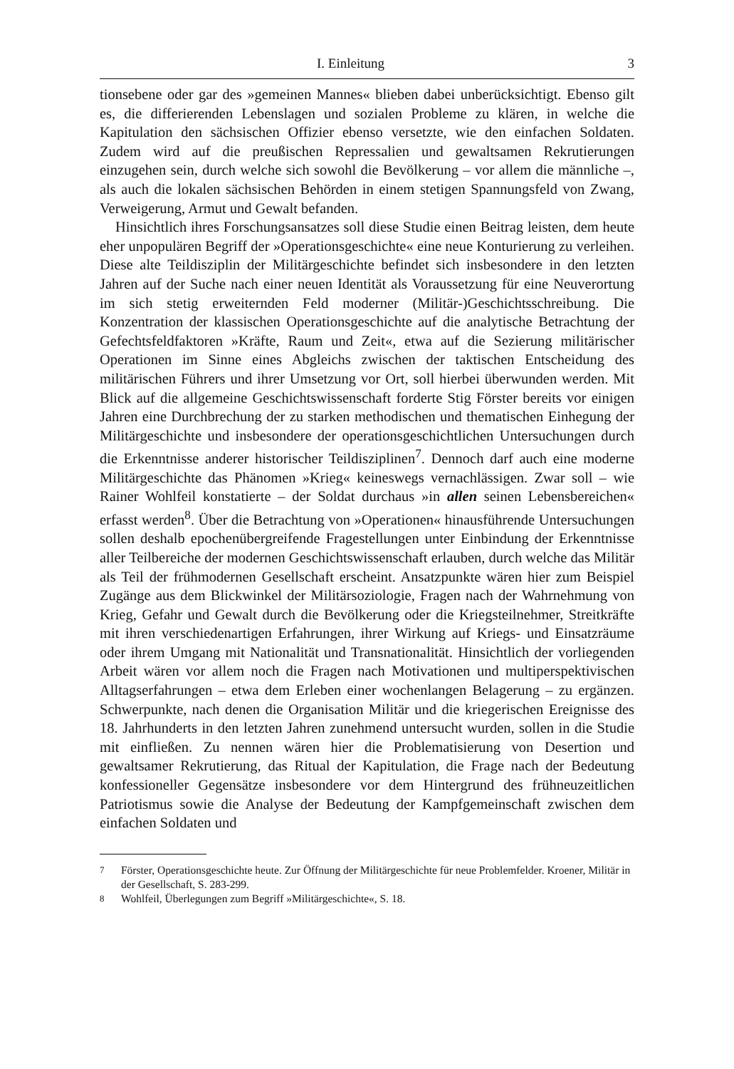I. Einleitung 3
tionsebene oder gar des »gemeinen Mannes« blieben dabei unberücksichtigt. Ebenso gilt es, die differierenden Lebenslagen und sozialen Probleme zu klären, in welche die Kapitulation den sächsischen Offizier ebenso versetzte, wie den einfachen Soldaten. Zudem wird auf die preußischen Repressalien und gewaltsamen Rekrutierungen einzugehen sein, durch welche sich sowohl die Bevölkerung – vor allem die männliche –, als auch die lokalen sächsischen Behörden in einem stetigen Spannungsfeld von Zwang, Verweigerung, Armut und Gewalt befanden.
Hinsichtlich ihres Forschungsansatzes soll diese Studie einen Beitrag leisten, dem heute eher unpopulären Begriff der »Operationsgeschichte« eine neue Konturierung zu verleihen. Diese alte Teildisziplin der Militärgeschichte befindet sich insbesondere in den letzten Jahren auf der Suche nach einer neuen Identität als Voraussetzung für eine Neuverortung im sich stetig erweiternden Feld moderner (Militär-)Geschichtsschreibung. Die Konzentration der klassischen Operationsgeschichte auf die analytische Betrachtung der Gefechtsfeldfaktoren »Kräfte, Raum und Zeit«, etwa auf die Sezierung militärischer Operationen im Sinne eines Abgleichs zwischen der taktischen Entscheidung des militärischen Führers und ihrer Umsetzung vor Ort, soll hierbei überwunden werden. Mit Blick auf die allgemeine Geschichtswissenschaft forderte Stig Förster bereits vor einigen Jahren eine Durchbrechung der zu starken methodischen und thematischen Einhegung der Militärgeschichte und insbesondere der operationsgeschichtlichen Untersuchungen durch die Erkenntnisse anderer historischer Teildisziplinen<sup>7</sup>. Dennoch darf auch eine moderne Militärgeschichte das Phänomen »Krieg« keineswegs vernachlässigen. Zwar soll – wie Rainer Wohlfeil konstatierte – der Soldat durchaus »in allen seinen Lebensbereichen« erfasst werden<sup>8</sup>. Über die Betrachtung von »Operationen« hinausführende Untersuchungen sollen deshalb epochenübergreifende Fragestellungen unter Einbindung der Erkenntnisse aller Teilbereiche der modernen Geschichtswissenschaft erlauben, durch welche das Militär als Teil der frühmodernen Gesellschaft erscheint. Ansatzpunkte wären hier zum Beispiel Zugänge aus dem Blickwinkel der Militärsoziologie, Fragen nach der Wahrnehmung von Krieg, Gefahr und Gewalt durch die Bevölkerung oder die Kriegsteilnehmer, Streitkräfte mit ihren verschiedenartigen Erfahrungen, ihrer Wirkung auf Kriegs- und Einsatzräume oder ihrem Umgang mit Nationalität und Transnationalität. Hinsichtlich der vorliegenden Arbeit wären vor allem noch die Fragen nach Motivationen und multiperspektivischen Alltagserfahrungen – etwa dem Erleben einer wochenlangen Belagerung – zu ergänzen. Schwerpunkte, nach denen die Organisation Militär und die kriegerischen Ereignisse des 18. Jahrhunderts in den letzten Jahren zunehmend untersucht wurden, sollen in die Studie mit einfließen. Zu nennen wären hier die Problematisierung von Desertion und gewaltsamer Rekrutierung, das Ritual der Kapitulation, die Frage nach der Bedeutung konfessioneller Gegensätze insbesondere vor dem Hintergrund des frühneuzeitlichen Patriotismus sowie die Analyse der Bedeutung der Kampfgemeinschaft zwischen dem einfachen Soldaten und
<sup>7</sup> Förster, Operationsgeschichte heute. Zur Öffnung der Militärgeschichte für neue Problemfelder. Kroener, Militär in der Gesellschaft, S. 283-299.
<sup>8</sup> Wohlfeil, Überlegungen zum Begriff »Militärgeschichte«, S. 18.